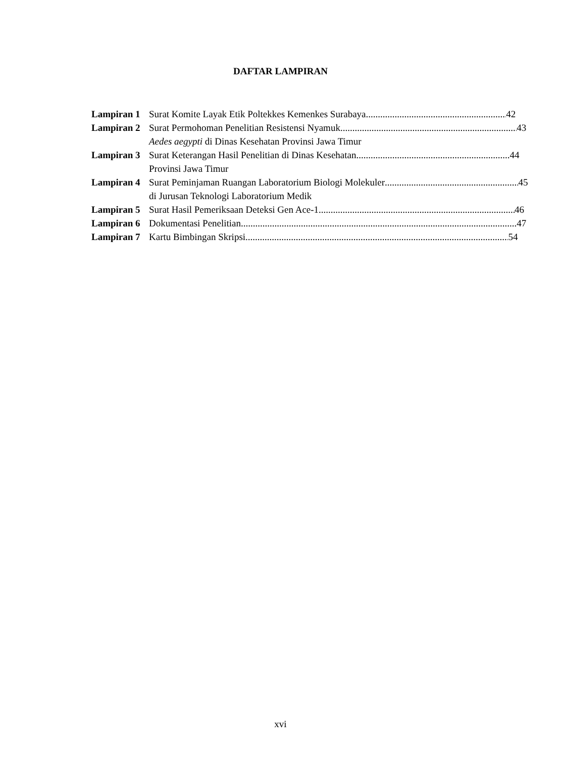DAFTAR LAMPIRAN
Lampiran 1 Surat Komite Layak Etik Poltekkes Kemenkes Surabaya 42
Lampiran 2 Surat Permohoman Penelitian Resistensi Nyamuk 43
Aedes aegypti di Dinas Kesehatan Provinsi Jawa Timur
Lampiran 3 Surat Keterangan Hasil Penelitian di Dinas Kesehatan 44
Provinsi Jawa Timur
Lampiran 4 Surat Peminjaman Ruangan Laboratorium Biologi Molekuler 45
di Jurusan Teknologi Laboratorium Medik
Lampiran 5 Surat Hasil Pemeriksaan Deteksi Gen Ace-1 46
Lampiran 6 Dokumentasi Penelitian 47
Lampiran 7 Kartu Bimbingan Skripsi 54
xvi